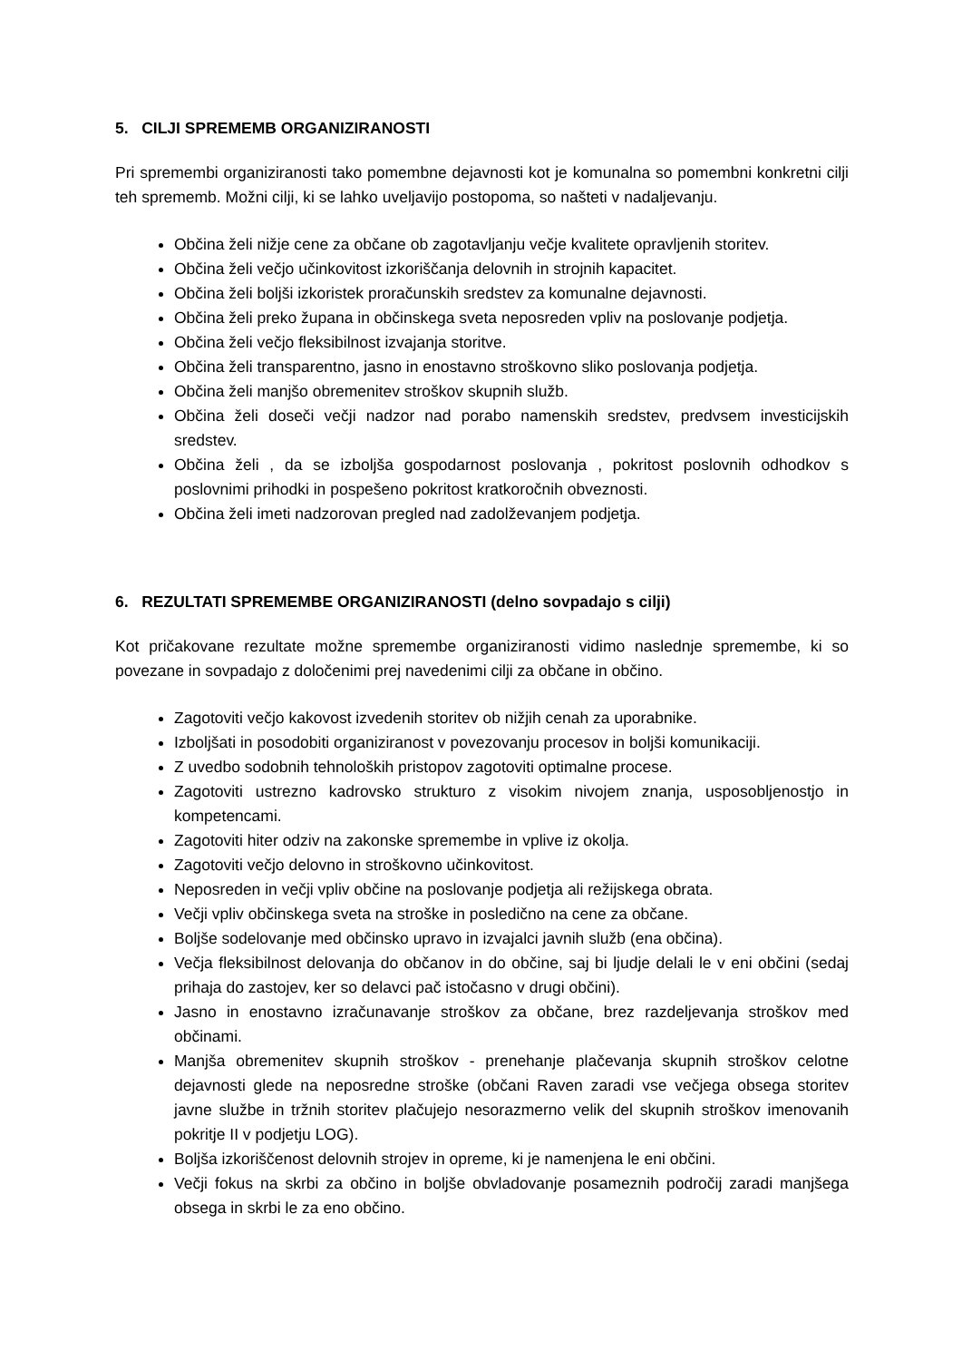5. CILJI SPREMEMB ORGANIZIRANOSTI
Pri spremembi organiziranosti tako pomembne dejavnosti kot je komunalna so pomembni konkretni cilji teh sprememb. Možni cilji, ki se lahko uveljavijo postopoma, so našteti v nadaljevanju.
Občina želi nižje cene za občane ob zagotavljanju večje kvalitete opravljenih storitev.
Občina želi večjo učinkovitost izkoriščanja delovnih in strojnih kapacitet.
Občina želi boljši izkoristek proračunskih sredstev za komunalne dejavnosti.
Občina želi preko župana in občinskega sveta neposreden vpliv na poslovanje podjetja.
Občina želi večjo fleksibilnost izvajanja storitve.
Občina želi transparentno, jasno in enostavno stroškovno sliko poslovanja podjetja.
Občina želi manjšo obremenitev stroškov skupnih služb.
Občina želi doseči večji nadzor nad porabo namenskih sredstev, predvsem investicijskih sredstev.
Občina želi , da se izboljša gospodarnost poslovanja , pokritost poslovnih odhodkov s poslovnimi prihodki in pospešeno pokritost kratkoročnih obveznosti.
Občina želi imeti nadzorovan pregled nad zadolževanjem podjetja.
6. REZULTATI SPREMEMBE ORGANIZIRANOSTI (delno sovpadajo s cilji)
Kot pričakovane rezultate možne spremembe organiziranosti vidimo naslednje spremembe, ki so povezane in sovpadajo z določenimi prej navedenimi cilji za občane in občino.
Zagotoviti večjo kakovost izvedenih storitev ob nižjih cenah za uporabnike.
Izboljšati in posodobiti organiziranost v povezovanju procesov in boljši komunikaciji.
Z uvedbo sodobnih tehnoloških pristopov zagotoviti optimalne procese.
Zagotoviti ustrezno kadrovsko strukturo z visokim nivojem znanja, usposobljenostjo in kompetencami.
Zagotoviti hiter odziv na zakonske spremembe in vplive iz okolja.
Zagotoviti večjo delovno in stroškovno učinkovitost.
Neposreden in večji vpliv občine na poslovanje podjetja ali režijskega obrata.
Večji vpliv občinskega sveta na stroške in posledično na cene za občane.
Boljše sodelovanje med občinsko upravo in izvajalci javnih služb (ena občina).
Večja fleksibilnost delovanja do občanov in do občine, saj bi ljudje delali le v eni občini (sedaj prihaja do zastojev, ker so delavci pač istočasno v drugi občini).
Jasno in enostavno izračunavanje stroškov za občane, brez razdeljevanja stroškov med občinami.
Manjša obremenitev skupnih stroškov - prenehanje plačevanja skupnih stroškov celotne dejavnosti glede na neposredne stroške (občani Raven zaradi vse večjega obsega storitev javne službe in tržnih storitev plačujejo nesorazmerno velik del skupnih stroškov imenovanih pokritje II v podjetju LOG).
Boljša izkoriščenost delovnih strojev in opreme, ki je namenjena le eni občini.
Večji fokus na skrbi za občino in boljše obvladovanje posameznih področij zaradi manjšega obsega in skrbi le za eno občino.